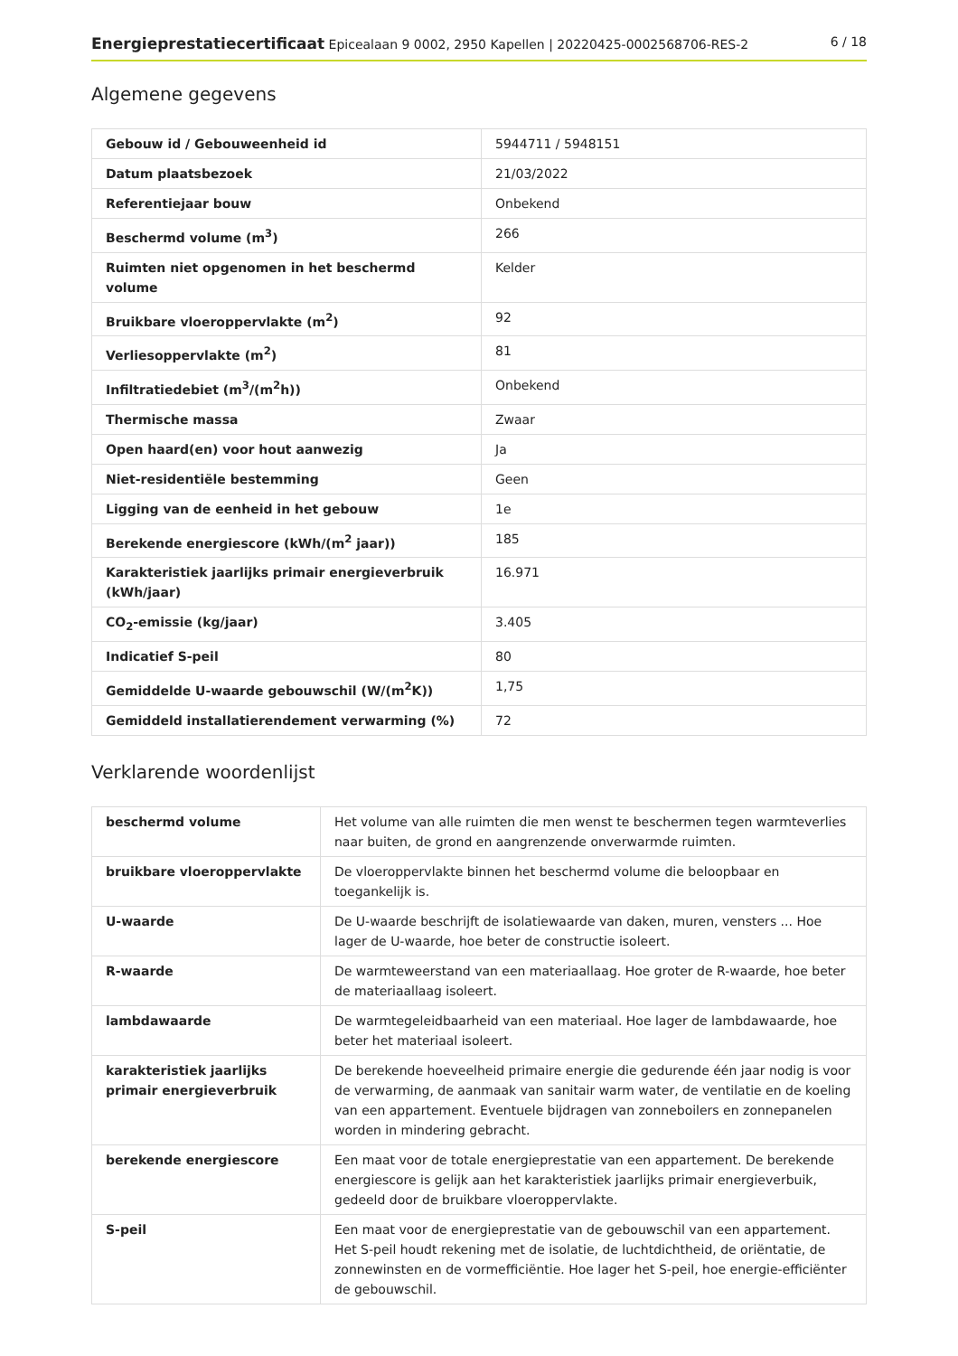Energieprestatiecertificaat Epicealaan 9 0002, 2950 Kapellen | 20220425-0002568706-RES-2 6 / 18
Algemene gegevens
| Gebouw id / Gebouweenheid id | 5944711 / 5948151 |
| Datum plaatsbezoek | 21/03/2022 |
| Referentiejaar bouw | Onbekend |
| Beschermd volume (m<sup>3</sup>) | 266 |
| Ruimten niet opgenomen in het beschermd volume | Kelder |
| Bruikbare vloeroppervlakte (m<sup>2</sup>) | 92 |
| Verliesoppervlakte (m<sup>2</sup>) | 81 |
| Infiltratiedebiet (m<sup>3</sup>/(m<sup>2</sup>h)) | Onbekend |
| Thermische massa | Zwaar |
| Open haard(en) voor hout aanwezig | Ja |
| Niet-residentiële bestemming | Geen |
| Ligging van de eenheid in het gebouw | 1e |
| Berekende energiescore (kWh/(m<sup>2</sup> jaar)) | 185 |
| Karakteristiek jaarlijks primair energieverbruik (kWh/jaar) | 16.971 |
| CO<sub>2</sub>-emissie (kg/jaar) | 3.405 |
| Indicatief S-peil | 80 |
| Gemiddelde U-waarde gebouwschil (W/(m<sup>2</sup>K)) | 1,75 |
| Gemiddeld installatierendement verwarming (%) | 72 |
Verklarende woordenlijst
| beschermd volume | Het volume van alle ruimten die men wenst te beschermen tegen warmteverlies naar buiten, de grond en aangrenzende onverwarmde ruimten. |
| bruikbare vloeroppervlakte | De vloeroppervlakte binnen het beschermd volume die beloopbaar en toegankelijk is. |
| U-waarde | De U-waarde beschrijft de isolatiewaarde van daken, muren, vensters ... Hoe lager de U-waarde, hoe beter de constructie isoleert. |
| R-waarde | De warmteweerstand van een materiaallaag. Hoe groter de R-waarde, hoe beter de materiaallaag isoleert. |
| lambdawaarde | De warmtegeleidbaarheid van een materiaal. Hoe lager de lambdawaarde, hoe beter het materiaal isoleert. |
| karakteristiek jaarlijks primair energieverbruik | De berekende hoeveelheid primaire energie die gedurende één jaar nodig is voor de verwarming, de aanmaak van sanitair warm water, de ventilatie en de koeling van een appartement. Eventuele bijdragen van zonneboilers en zonnepanelen worden in mindering gebracht. |
| berekende energiescore | Een maat voor de totale energieprestatie van een appartement. De berekende energiescore is gelijk aan het karakteristiek jaarlijks primair energieverbuik, gedeeld door de bruikbare vloeroppervlakte. |
| S-peil | Een maat voor de energieprestatie van de gebouwschil van een appartement. Het S-peil houdt rekening met de isolatie, de luchtdichtheid, de oriëntatie, de zonnewinsten en de vormefficiëntie. Hoe lager het S-peil, hoe energie-efficiënter de gebouwschil. |